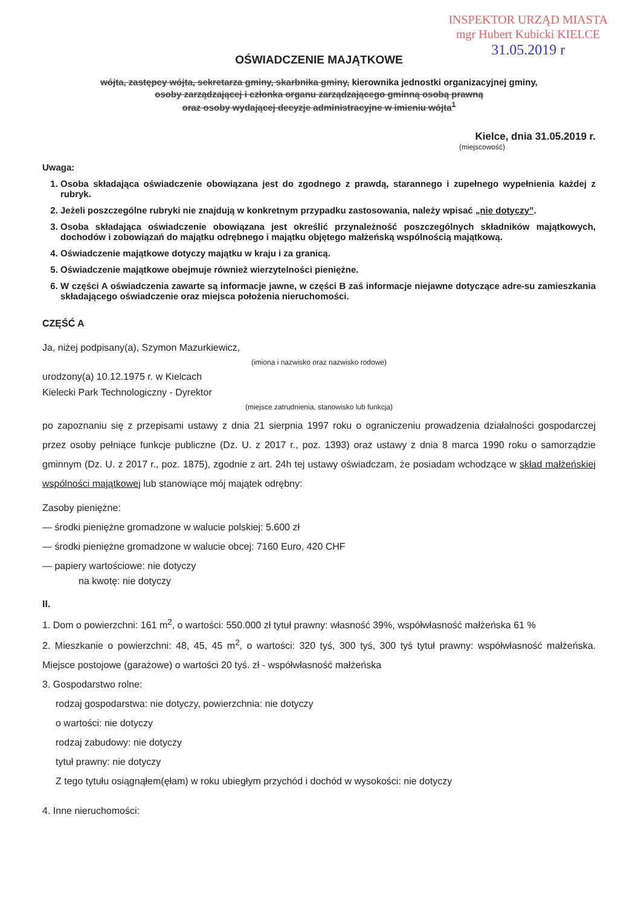INSPEKTOR URZĄD MIASTA
mgr Hubert Kubicki KIELCE
31.05.2019 r
OŚWIADCZENIE MAJĄTKOWE
wójta, zastępcy wójta, sekretarza gminy, skarbnika gminy, kierownika jednostki organizacyjnej gminy,
osoby zarządzającej i członka organu zarządzającego gminną osobą prawną
oraz osoby wydającej decyzje administracyjne w imieniu wójta<sup>1</sup>
Kielce, dnia 31.05.2019 r.
(miejscowość)
Uwaga:
1. Osoba składająca oświadczenie obowiązana jest do zgodnego z prawdą, starannego i zupełnego wypełnienia każdej z rubryk.
2. Jeżeli poszczególne rubryki nie znajdują w konkretnym przypadku zastosowania, należy wpisać „nie dotyczy”.
3. Osoba składająca oświadczenie obowiązana jest określić przynależność poszczególnych składników majątkowych, dochodów i zobowiązań do majątku odrębnego i majątku objętego małżeńską wspólnością majątkową.
4. Oświadczenie majątkowe dotyczy majątku w kraju i za granicą.
5. Oświadczenie majątkowe obejmuje również wierzytelności pieniężne.
6. W części A oświadczenia zawarte są informacje jawne, w części B zaś informacje niejawne dotyczące adre-su zamieszkania składającego oświadczenie oraz miejsca położenia nieruchomości.
CZĘŚĆ A
Ja, niżej podpisany(a), Szymon Mazurkiewicz,
(imiona i nazwisko oraz nazwisko rodowe)
urodzony(a) 10.12.1975 r. w Kielcach
Kielecki Park Technologiczny - Dyrektor
(miejsce zatrudnienia, stanowisko lub funkcja)
po zapoznaniu się z przepisami ustawy z dnia 21 sierpnia 1997 roku o ograniczeniu prowadzenia działalności gospodarczej przez osoby pełniące funkcje publiczne (Dz. U. z 2017 r., poz. 1393) oraz ustawy z dnia 8 marca 1990 roku o samorządzie gminnym (Dz. U. z 2017 r., poz. 1875), zgodnie z art. 24h tej ustawy oświadczam, że posiadam wchodzące w skład małżeńskiej wspólności majątkowej lub stanowiące mój majątek odrębny:
Zasoby pieniężne:
— środki pieniężne gromadzone w walucie polskiej: 5.600 zł
— środki pieniężne gromadzone w walucie obcej: 7160 Euro, 420 CHF
— papiery wartościowe: nie dotyczy
na kwotę: nie dotyczy
II.
1. Dom o powierzchni: 161 m<sup>2</sup>, o wartości: 550.000 zł tytuł prawny: własność 39%, współwłasność małżeńska 61 %
2. Mieszkanie o powierzchni: 48, 45, 45 m<sup>2</sup>, o wartości: 320 tyś, 300 tyś, 300 tyś tytuł prawny: współwłasność małżeńska. Miejsce postojowe (garażowe) o wartości 20 tyś. zł - współwłasność małżeńska
3. Gospodarstwo rolne:
rodzaj gospodarstwa: nie dotyczy, powierzchnia: nie dotyczy
o wartości: nie dotyczy
rodzaj zabudowy: nie dotyczy
tytuł prawny: nie dotyczy
Z tego tytułu osiągnąłem(ęłam) w roku ubiegłym przychód i dochód w wysokości: nie dotyczy
4. Inne nieruchomości: